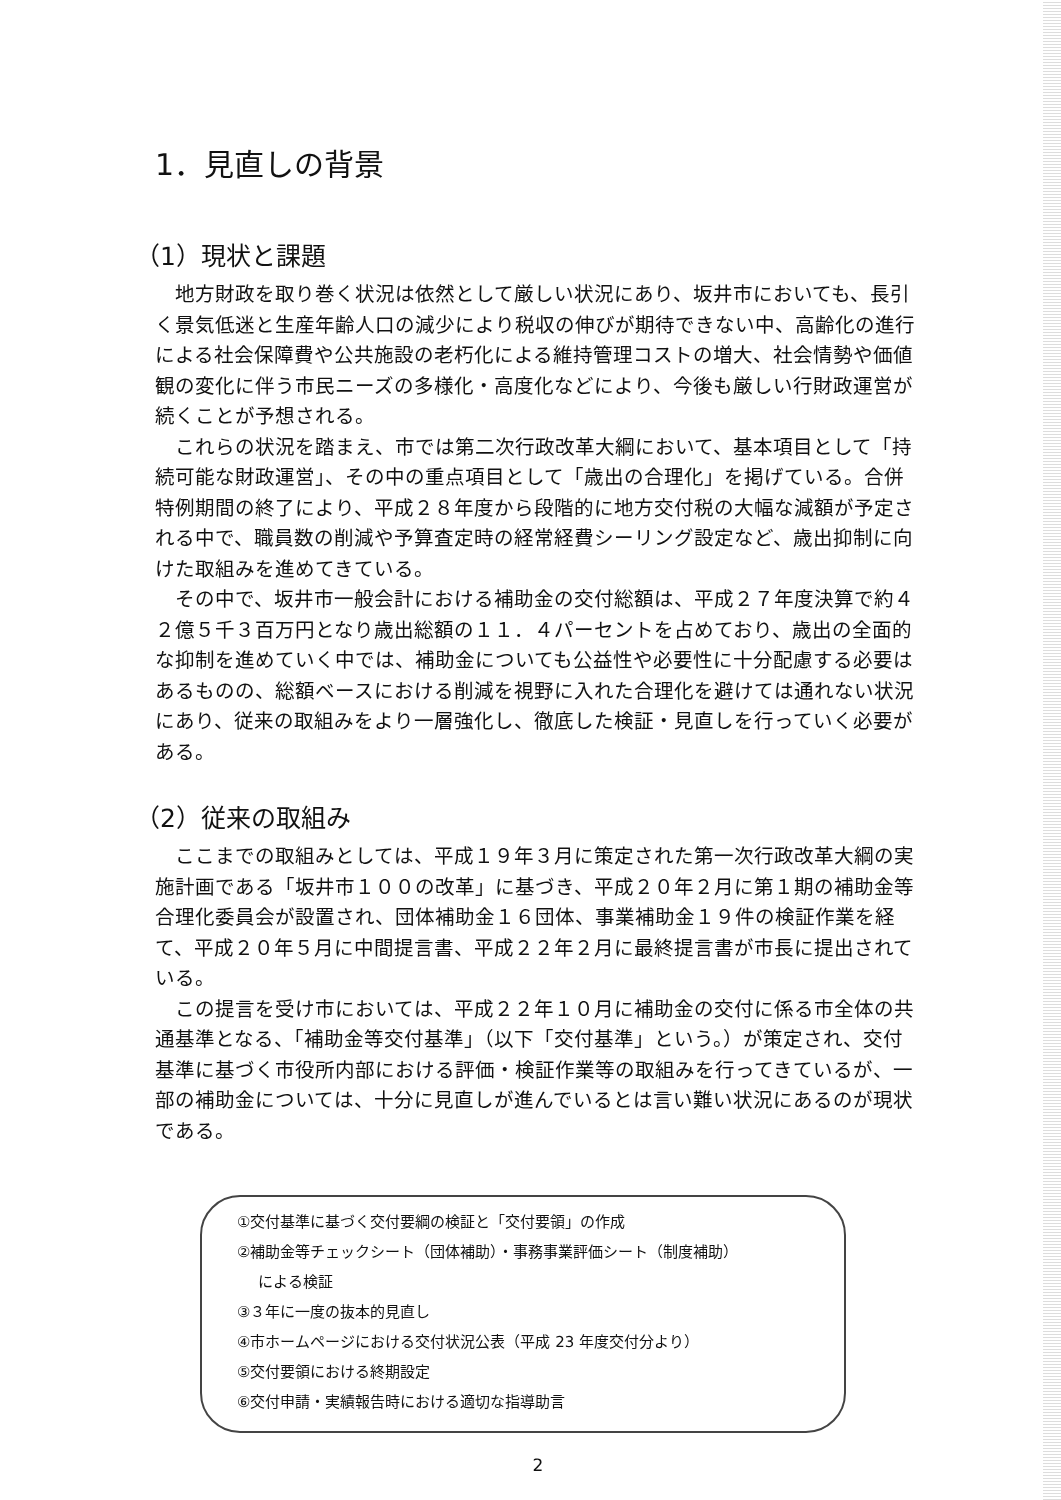1．見直しの背景
（1）現状と課題
地方財政を取り巻く状況は依然として厳しい状況にあり、坂井市においても、長引く景気低迷と生産年齢人口の減少により税収の伸びが期待できない中、高齢化の進行による社会保障費や公共施設の老朽化による維持管理コストの増大、社会情勢や価値観の変化に伴う市民ニーズの多様化・高度化などにより、今後も厳しい行財政運営が続くことが予想される。
これらの状況を踏まえ、市では第二次行政改革大綱において、基本項目として「持続可能な財政運営」、その中の重点項目として「歳出の合理化」を掲げている。合併特例期間の終了により、平成２８年度から段階的に地方交付税の大幅な減額が予定される中で、職員数の削減や予算査定時の経常経費シーリング設定など、歳出抑制に向けた取組みを進めてきている。
その中で、坂井市一般会計における補助金の交付総額は、平成２７年度決算で約４２億５千３百万円となり歳出総額の１１．４パーセントを占めており、歳出の全面的な抑制を進めていく中では、補助金についても公益性や必要性に十分配慮する必要はあるものの、総額ベースにおける削減を視野に入れた合理化を避けては通れない状況にあり、従来の取組みをより一層強化し、徹底した検証・見直しを行っていく必要がある。
（2）従来の取組み
ここまでの取組みとしては、平成１９年３月に策定された第一次行政改革大綱の実施計画である「坂井市１００の改革」に基づき、平成２０年２月に第１期の補助金等合理化委員会が設置され、団体補助金１６団体、事業補助金１９件の検証作業を経て、平成２０年５月に中間提言書、平成２２年２月に最終提言書が市長に提出されている。
この提言を受け市においては、平成２２年１０月に補助金の交付に係る市全体の共通基準となる、「補助金等交付基準」（以下「交付基準」という。）が策定され、交付基準に基づく市役所内部における評価・検証作業等の取組みを行ってきているが、一部の補助金については、十分に見直しが進んでいるとは言い難い状況にあるのが現状である。
①交付基準に基づく交付要綱の検証と「交付要領」の作成
②補助金等チェックシート（団体補助）・事務事業評価シート（制度補助）
による検証
③３年に一度の抜本的見直し
④市ホームページにおける交付状況公表（平成 23 年度交付分より）
⑤交付要領における終期設定
⑥交付申請・実績報告時における適切な指導助言
2